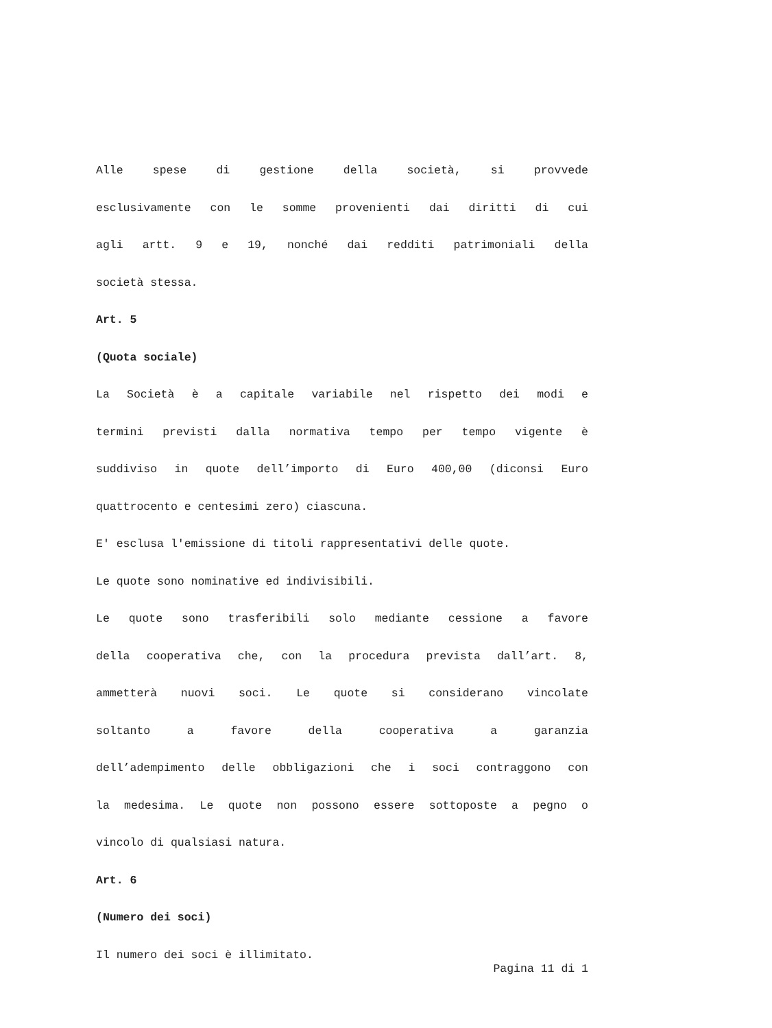Alle spese di gestione della società, si provvede
esclusivamente con le somme provenienti dai diritti di cui
agli artt. 9 e 19, nonché dai redditi patrimoniali della
società stessa.
Art. 5
(Quota sociale)
La Società è a capitale variabile nel rispetto dei modi e
termini previsti dalla normativa tempo per tempo vigente è
suddiviso in quote dell’importo di Euro 400,00 (diconsi Euro
quattrocento e centesimi zero) ciascuna.
E' esclusa l'emissione di titoli rappresentativi delle quote.
Le quote sono nominative ed indivisibili.
Le quote sono trasferibili solo mediante cessione a favore
della cooperativa che, con la procedura prevista dall’art. 8,
ammetterà nuovi soci. Le quote si considerano vincolate
soltanto a favore della cooperativa a garanzia
dell’adempimento delle obbligazioni che i soci contraggono con
la medesima. Le quote non possono essere sottoposte a pegno o
vincolo di qualsiasi natura.
Art. 6
(Numero dei soci)
Il numero dei soci è illimitato.
Pagina 11 di 1